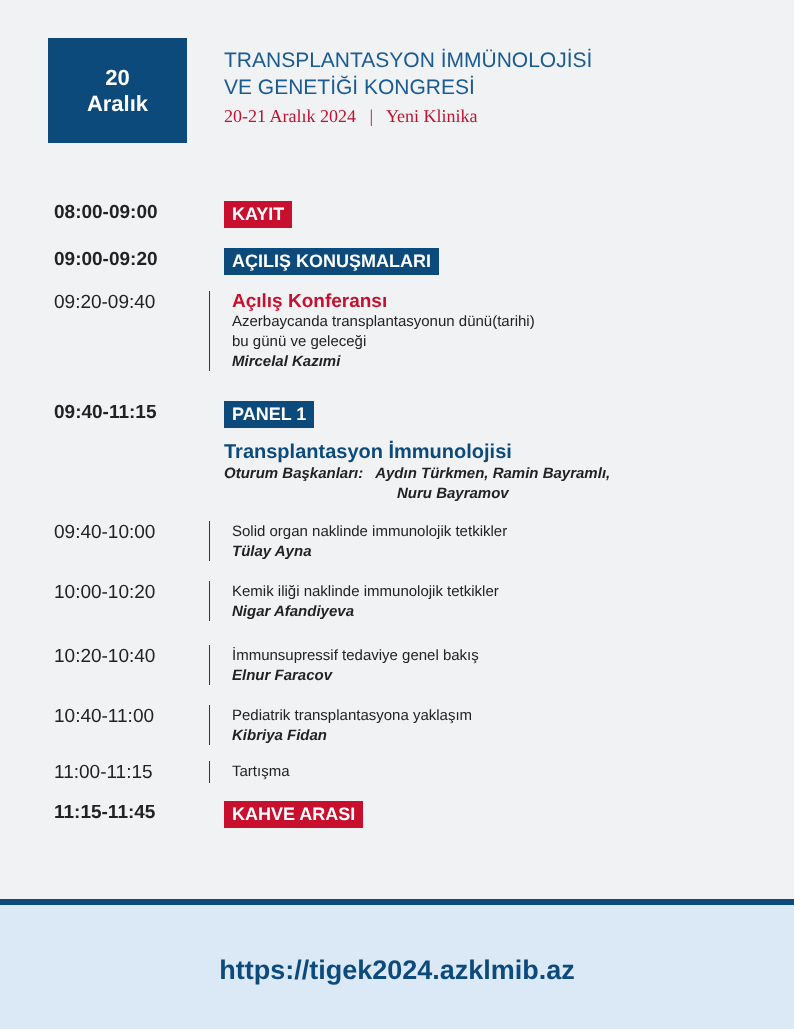20
Aralık
TRANSPLANTASYON İMMÜNOLOJİSİ
VE GENETİĞİ KONGRESİ
20-21 Aralık 2024 | Yeni Klinika
08:00-09:00
KAYIT
09:00-09:20
AÇILIŞ KONUŞMALARI
09:20-09:40
Açılış Konferansı
Azerbaycanda transplantasyonun dünü(tarihi)
bu günü ve geleceği
Mircelal Kazımi
09:40-11:15
PANEL 1
Transplantasyon İmmunolojisi
Oturum Başkanları: Aydın Türkmen, Ramin Bayramlı,
Nuru Bayramov
09:40-10:00
Solid organ naklinde immunolojik tetkikler
Tülay Ayna
10:00-10:20
Kemik iliği naklinde immunolojik tetkikler
Nigar Afandiyeva
10:20-10:40
İmmunsupressif tedaviye genel bakış
Elnur Faracov
10:40-11:00
Pediatrik transplantasyona yaklaşım
Kibriya Fidan
11:00-11:15
Tartışma
11:15-11:45
KAHVE ARASI
https://tigek2024.azklmib.az